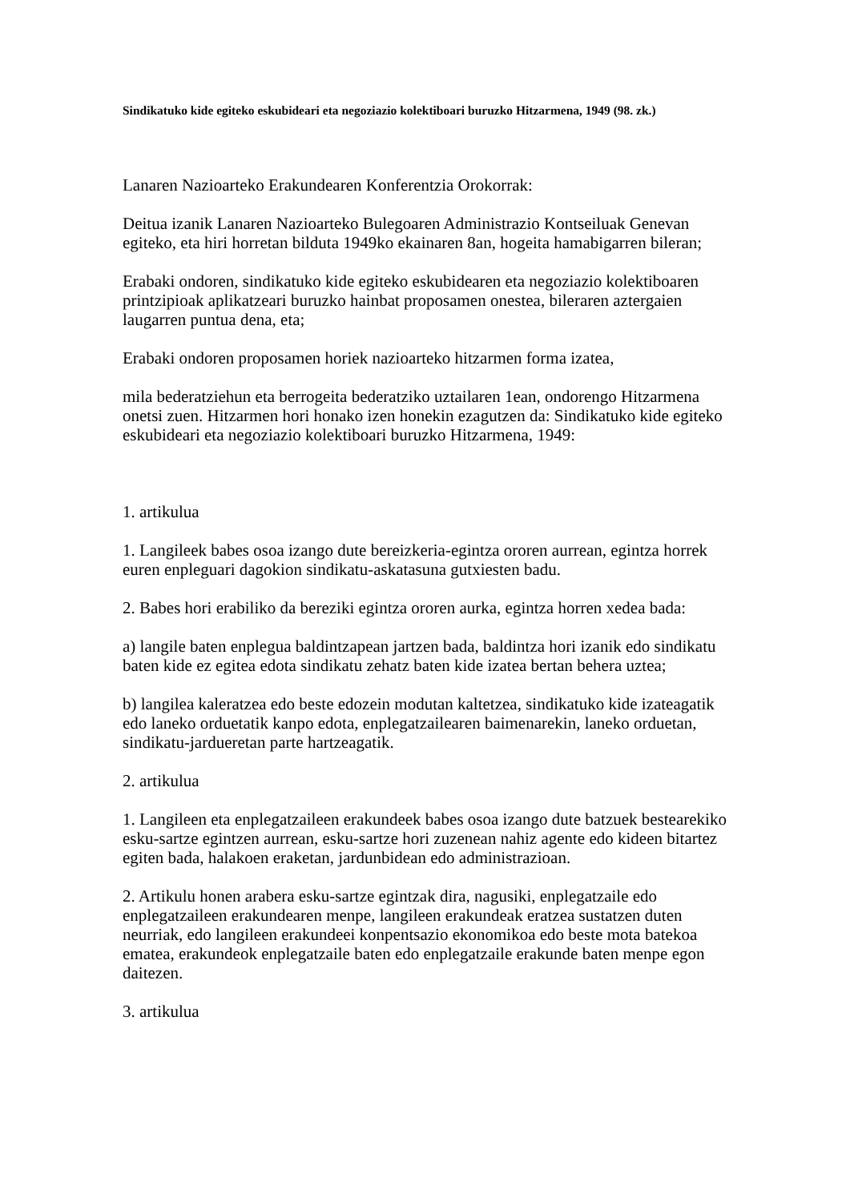Sindikatuko kide egiteko eskubideari eta negoziazio kolektiboari buruzko Hitzarmena, 1949 (98. zk.)
Lanaren Nazioarteko Erakundearen Konferentzia Orokorrak:
Deitua izanik Lanaren Nazioarteko Bulegoaren Administrazio Kontseiluak Genevan egiteko, eta hiri horretan bilduta 1949ko ekainaren 8an, hogeita hamabigarren bileran;
Erabaki ondoren, sindikatuko kide egiteko eskubidearen eta negoziazio kolektiboaren printzipioak aplikatzeari buruzko hainbat proposamen onestea, bileraren aztergaien laugarren puntua dena, eta;
Erabaki ondoren proposamen horiek nazioarteko hitzarmen forma izatea,
mila bederatziehun eta berrogeita bederatziko uztailaren 1ean, ondorengo Hitzarmena onetsi zuen. Hitzarmen hori honako izen honekin ezagutzen da: Sindikatuko kide egiteko eskubideari eta negoziazio kolektiboari buruzko Hitzarmena, 1949:
1. artikulua
1. Langileek babes osoa izango dute bereizkeria-egintza ororen aurrean, egintza horrek euren enpleguari dagokion sindikatu-askatasuna gutxiesten badu.
2. Babes hori erabiliko da bereziki egintza ororen aurka, egintza horren xedea bada:
a) langile baten enplegua baldintzapean jartzen bada, baldintza hori izanik edo sindikatu baten kide ez egitea edota sindikatu zehatz baten kide izatea bertan behera uztea;
b) langilea kaleratzea edo beste edozein modutan kaltetzea, sindikatuko kide izateagatik edo laneko orduetatik kanpo edota, enplegatzailearen baimenarekin, laneko orduetan, sindikatu-jardueretan parte hartzeagatik.
2. artikulua
1. Langileen eta enplegatzaileen erakundeek babes osoa izango dute batzuek bestearekiko esku-sartze egintzen aurrean, esku-sartze hori zuzenean nahiz agente edo kideen bitartez egiten bada, halakoen eraketan, jardunbidean edo administrazioan.
2. Artikulu honen arabera esku-sartze egintzak dira, nagusiki, enplegatzaile edo enplegatzaileen erakundearen menpe, langileen erakundeak eratzea sustatzen duten neurriak, edo langileen erakundeei konpentsazio ekonomikoa edo beste mota batekoa ematea, erakundeok enplegatzaile baten edo enplegatzaile erakunde baten menpe egon daitezen.
3. artikulua